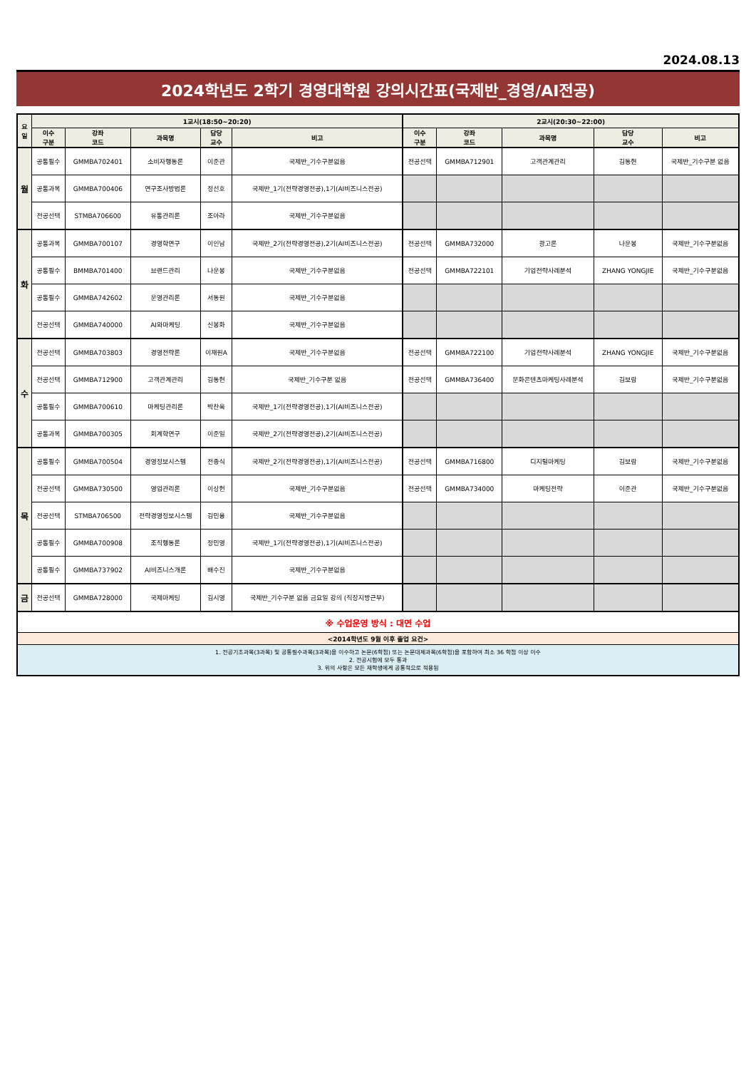2024.08.13
2024학년도 2학기 경영대학원 강의시간표(국제반_경영/AI전공)
| 요 일 | 1교시(18:50~20:20) | | | | | 2교시(20:30~22:00) | | | | |
| --- | --- | --- | --- | --- | --- | --- | --- | --- | --- | --- |
| | 이수 구분 | 강좌 코드 | 과목명 | 담당 교수 | 비고 | 이수 구분 | 강좌 코드 | 과목명 | 담당 교수 | 비고 |
| 월 | 공통필수 | GMMBA702401 | 소비자행동론 | 이준관 | 국제반_기수구분없음 | 전공선택 | GMMBA712901 | 고객관계관리 | 김동현 | 국제반_기수구분 없음 |
| | 공통과목 | GMMBA700406 | 연구조사방법론 | 정선호 | 국제반_1기(전략경영전공),1기(AI비즈니스전공) | | | | | |
| | 전공선택 | STMBA706600 | 유통관리론 | 조아라 | 국제반_기수구분없음 | | | | | |
| 화 | 공통과목 | GMMBA700107 | 경영학연구 | 이인남 | 국제반_2기(전략경영전공),2기(AI비즈니스전공) | 전공선택 | GMMBA732000 | 광고론 | 나운봉 | 국제반_기수구분없음 |
| | 공통필수 | BMMBA701400 | 브랜드관리 | 나운봉 | 국제반_기수구분없음 | 전공선택 | GMMBA722101 | 기업전략사례분석 | ZHANG YONGJIE | 국제반_기수구분없음 |
| | 공통필수 | GMMBA742602 | 운영관리론 | 서동원 | 국제반_기수구분없음 | | | | | |
| | 전공선택 | GMMBA740000 | AI와마케팅 | 신봉화 | 국제반_기수구분없음 | | | | | |
| 수 | 전공선택 | GMMBA703803 | 경영전략론 | 이재원A | 국제반_기수구분없음 | 전공선택 | GMMBA722100 | 기업전략사례분석 | ZHANG YONGJIE | 국제반_기수구분없음 |
| | 전공선택 | GMMBA712900 | 고객관계관리 | 김동현 | 국제반_기수구분 없음 | 전공선택 | GMMBA736400 | 문화콘텐츠마케팅사례분석 | 김보람 | 국제반_기수구분없음 |
| | 공통필수 | GMMBA700610 | 마케팅관리론 | 박찬욱 | 국제반_1기(전략경영전공),1기(AI비즈니스전공) | | | | | |
| | 공통과목 | GMMBA700305 | 회계학연구 | 이준일 | 국제반_2기(전략경영전공),2기(AI비즈니스전공) | | | | | |
| 목 | 공통필수 | GMMBA700504 | 경영정보시스템 | 전종식 | 국제반_2기(전략경영전공),1기(AI비즈니스전공) | 전공선택 | GMMBA716800 | 디지털마케팅 | 김보람 | 국제반_기수구분없음 |
| | 전공선택 | GMMBA730500 | 영업관리론 | 이상헌 | 국제반_기수구분없음 | 전공선택 | GMMBA734000 | 마케팅전략 | 이준관 | 국제반_기수구분없음 |
| | 전공선택 | STMBA706500 | 전략경영정보시스템 | 김민용 | 국제반_기수구분없음 | | | | | |
| | 공통필수 | GMMBA700908 | 조직행동론 | 정민영 | 국제반_1기(전략경영전공),1기(AI비즈니스전공) | | | | | |
| | 공통필수 | GMMBA737902 | AI비즈니스개론 | 배수진 | 국제반_기수구분없음 | | | | | |
| 금 | 전공선택 | GMMBA728000 | 국제마케팅 | 김시영 | 국제반_기수구분 없음 금요일 강의 (직장지방근무) | | | | | |
| ※ 수업운영 방식 : 대면 수업 | | | | | | | | | | |
| <2014학년도 9월 이후 졸업 요건> | | | | | | | | | | |
| 1. 전공기초과목(3과목) 및 공통필수과목(3과목)을 이수하고 논문(6학점) 또는 논문대체과목(6학점)을 포함하여 최소 36 학점 이상 이수 2. 전공시험에 모두 통과 3. 위의 사항은 모든 재학생에게 공통적으로 적용됨 | | | | | | | | | | |